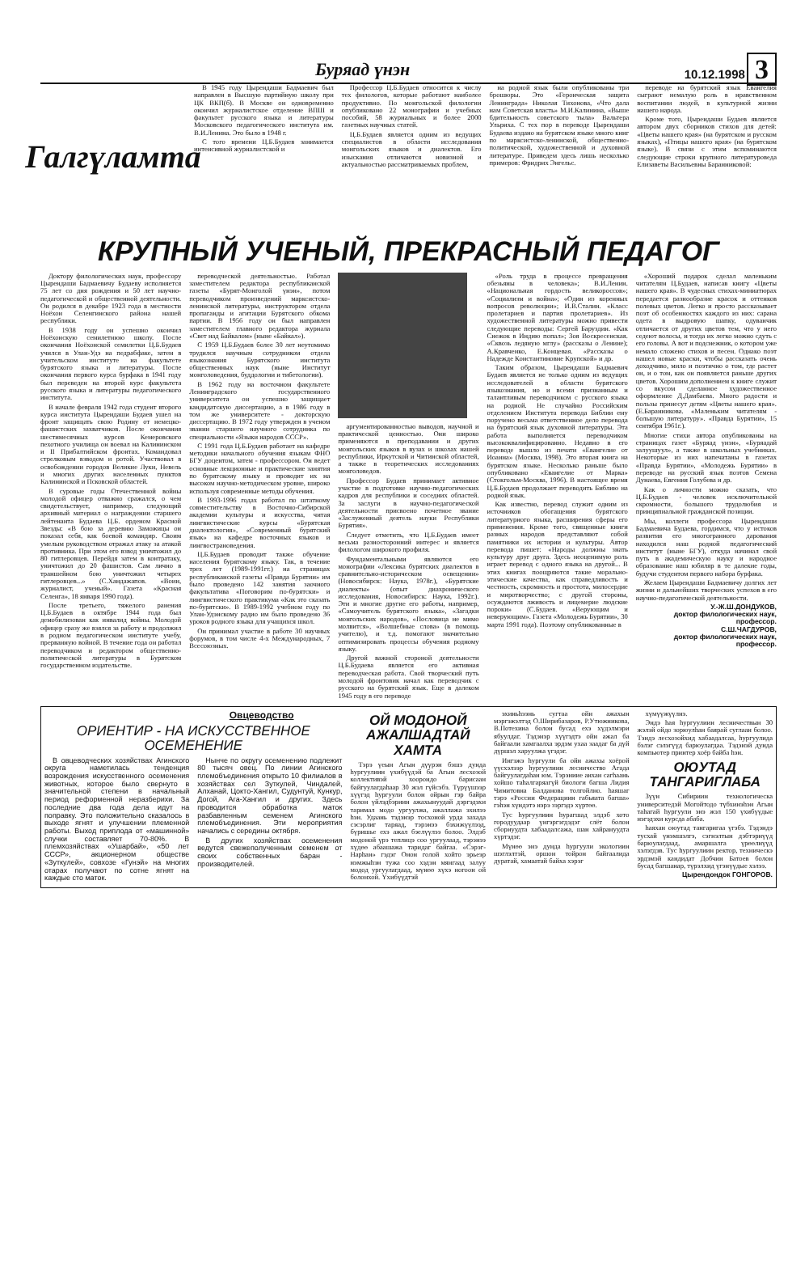Буряад үнэн 10.12.1998 3
Галгүламта
В 1945 году Цырендаши Бадмаевич был направлен в Высшую партийную школу при ЦК ВКП(б). В Москве он одновременно окончил журналистское отделение ВПШ и факультет русского языка и литературы Московского педагогического института им. В.И.Ленина. Это было в 1948 г.
С того времени Ц.Б.Будаев занимается интенсивной журналистской и
Профессор Ц.Б.Будаев относится к числу тех филологов, которые работают наиболее продуктивно. По монгольской филологии опубликовано 22 монографии и учебных пособий, 58 журнальных и более 2000 газетных научных статей.
Ц.Б.Будаев является одним из ведущих специалистов в области исследования монгольских языков и диалектов. Его изыскания отличаются новизной и актуальностью рассматриваемых проблем,
на родной язык были опубликованы три брошюры. Это «Героическая защита Ленинграда» Николая Тихонова, «Что дала нам Советская власть» М.И.Калинина, «Выше бдительность советского тыла» Вальтера Ульриха. С тех пор в переводе Цырендаши Будаева издано на бурятском языке много книг по марксистско-ленинской, общественно-политической, художественной и духовной литературе. Приведем здесь лишь несколько примеров: Фридрих Энгельс.
переводе на бурятский язык Евангелия сыграют немалую роль в нравственном воспитании людей, в культурной жизни нашего народа.
Кроме того, Цырендаши Будаев является автором двух сборников стихов для детей: «Цветы нашего края» (на бурятском и русском языках), «Птицы нашего края» (на бурятском языке). В связи с этим вспоминаются следующие строки крупного литературоведа Елизаветы Васильевны Баранниковой:
КРУПНЫЙ УЧЕНЫЙ, ПРЕКРАСНЫЙ ПЕДАГОГ
Доктору филологических наук, профессору Цырендаши Бадмаевичу Будаеву исполняется 75 лет со дня рождения и 50 лет научно-педагогической и общественной деятельности. Он родился в декабре 1923 года в местности Ноёхон Селенгинского района нашей республики.
В 1938 году он успешно окончил Ноёхонскую семилетнюю школу. После окончания Ноёхонской семилетки Ц.Б.Будаев учился в Улан-Удэ на педрабфаке, затем в учительском институте на факультете бурятского языка и литературы. После окончания первого курса бурфака в 1941 году был переведен на второй курс факультета русского языка и литературы педагогического института.
В начале февраля 1942 года студент второго курса института Цырендаши Будаев ушел на фронт защищать свою Родину от немецко-фашистских захватчиков. После окончания шестимесячных курсов Кемеровского пехотного училища он воевал на Калининском и II Прибалтийском фронтах. Командовал стрелковым взводом и ротой. Участвовал в освобождении городов Великие Луки, Невель и многих других населенных пунктов Калининской и Псковской областей.
В суровые годы Отечественной войны молодой офицер отважно сражался, о чем свидетельствует, например, следующий архивный материал о награждении старшего лейтенанта Будаева Ц.Б. орденом Красной Звезды: «В бою за деревню Заможицы он показал себя, как боевой командир. Своим умелым руководством отражал атаку за атакой противника. При этом его взвод уничтожил до 80 гитлеровцев. Перейдя затем в контратаку, уничтожил до 20 фашистов. Сам лично в траншейном бою уничтожил четырех гитлеровцев...» (С.Хандажапов. «Воин, журналист, ученый». Газета «Красная Селенга», 18 января 1990 года).
После третьего, тяжелого ранения Ц.Б.Будаев в октябре 1944 года был демобилизован как инвалид войны. Молодой офицер сразу же взялся за работу и продолжил в родном педагогическом институте учебу, прерванную войной. В течение года он работал переводчиком и редактором общественно-политической литературы в Бурятском государственном издательстве.
переводческой деятельностью. Работал заместителем редактора республиканской газеты «Бурят-Монголой үнэн», потом переводчиком произведений марксистско-ленинской литературы, инструктором отдела пропаганды и агитации Бурятского обкома партии. В 1956 году он был направлен заместителем главного редактора журнала «Свет над Байкалом» (ныне «Байкал»).
С 1959 Ц.Б.Будаев более 30 лет неутомимо трудился научным сотрудником отдела языкознания Бурятского института общественных наук (ныне Институт монголоведения, буддологии и тибетологии).
В 1962 году на восточном факультете Ленинградского государственного университета он успешно защищает кандидатскую диссертацию, а в 1986 году в том же университете - докторскую диссертацию. В 1972 году утвержден в ученом звании старшего научного сотрудника по специальности «Языки народов СССР».
С 1991 года Ц.Б.Будаев работает на кафедре методики начального обучения языкам ФНО БГУ доцентом, затем - профессором. Он ведет основные лекционные и практические занятия по бурятскому языку и проводит их на высоком научно-методическом уровне, широко используя современные методы обучения.
В 1993-1996 годах работал по штатному совместительству в Восточно-Сибирской академии культуры и искусства, читая лингвистические курсы «Бурятская диалектология», «Современный бурятский язык» на кафедре восточных языков и лингвострановедения.
Ц.Б.Будаев проводит также обучение населения бурятскому языку. Так, в течение трех лет (1989-1991гг.) на страницах республиканской газеты «Правда Бурятии» им было проведено 142 занятия заочного факультатива «Поговорим по-бурятски» и лингвистического практикума «Как это сказать по-бурятски». В 1989-1992 учебном году по Улан-Удэнскому радио им было проведено 36 уроков родного языка для учащихся школ.
Он принимал участие в работе 30 научных форумов, в том числе 4-х Международных, 7 Всесоюзных.
аргументированностью выводов, научной и практической ценностью. Они широко применяются в преподавании и других монгольских языков в вузах и школах нашей республики, Иркутской и Читинской областей, а также в теоретических исследованиях монголоведов.
Профессор Будаев принимает активное участие в подготовке научно-педагогических кадров для республики и соседних областей. За заслуги в научно-педагогической деятельности присвоено почетное звание «Заслуженный деятель науки Республики Бурятия».
Следует отметить, что Ц.Б.Будаев имеет весьма разносторонний интерес и является филологом широкого профиля.
Фундаментальными являются его монографии «Лексика бурятских диалектов в сравнительно-историческом освещении» (Новосибирск: Наука, 1978г.), «Бурятские диалекты» (опыт диахронического исследования, Новосибирск: Наука, 1992г.). Эти и многие другие его работы, например, «Самоучитель бурятского языка», «Загадки монгольских народов», «Пословица не мимо молвится», «Волшебные слова» (в помощь учителю), и т.д. помогают значительно оптимизировать процессы обучения родному языку.
Другой важной стороной деятельности Ц.Б.Будаева является его активная переводческая работа. Свой творческий путь молодой фронтовик начал как переводчик с русского на бурятский язык. Еще в далеком 1945 году в его переводе
«Роль труда в процессе превращения обезьяны в человека»; В.И.Ленин. «Национальная гордость великороссов»; «Социализм и война»; «Один из коренных вопросов революции»; И.В.Сталин. «Класс пролетариев и партия пролетариев». Из художественной литературы можно привести следующие переводы: Сергей Баруздин. «Как Снежок в Индию попал»; Зоя Воскресенская. «Сквозь ледяную мглу» (рассказы о Ленине); А.Кравченко, Е.Концевая. «Рассказы о Надежде Константиновне Крупской» и др.
Таким образом, Цырендаши Бадмаевич Будаев является не только одним из ведущих исследователей в области бурятского языкознания, но и всеми признанным и талантливым переводчиком с русского языка на родной. Не случайно Российским отделением Института перевода Библии ему поручено весьма ответственное дело перевода на бурятский язык духовной литературы. Эта работа выполняется переводчиком высококвалифицированно. Недавно в его переводе вышло из печати «Евангелие от Иоанна» (Москва, 1998). Это вторая книга на бурятском языке. Несколько раньше было опубликовано «Евангелие от Марка» (Стокгольм-Москва, 1996). В настоящее время Ц.Б.Будаев продолжает переводить Библию на родной язык.
Как известно, перевод служит одним из источников обогащения бурятского литературного языка, расширения сферы его применения. Кроме того, священные книги разных народов представляют собой памятники их истории и культуры. Автор перевода пишет: «Народы должны знать культуру друг друга. Здесь неоценимую роль играет перевод с одного языка на другой... В этих книгах поощряются такие морально-этические качества, как справедливость и честность, скромность и простота, милосердие и миротворчество; с другой стороны, осуждаются лживость и лицемерие людские пороки» (С.Будаев. «Верующим и неверующим». Газета «Молодежь Бурятии», 30 марта 1991 года). Поэтому опубликованные в
«Хороший подарок сделал маленьким читателям Ц.Будаев, написав книгу «Цветы нашего края». В чудесных стихах-миниатюрах передается разнообразие красок и оттенков полевых цветов. Легко и просто рассказывает поэт об особенностях каждого из них: саранa одета в выдровую шапку, одуванчик отличается от других цветов тем, что у него седеют волосы, и тогда их легко можно сдуть с его головы. А вот и подснежник, о котором уже немало сложено стихов и песен. Однако поэт нашел новые краски, чтобы рассказать очень доходчиво, мило и поэтично о том, где растет он, и о том, как он появляется раньше других цветов. Хорошим дополнением к книге служит со вкусом сделанное художественное оформление Д.Дамбаева. Много радости и пользы принесут детям «Цветы нашего края». (Е.Баранникова. «Маленьким читателям - большую литературу». «Правда Бурятии», 15 сентября 1961г.).
Многие стихи автора опубликованы на страницах газет «Буряад үнэн», «Буряадай залуушуул», а также в школьных учебниках. Некоторые из них напечатаны в газетах «Правда Бурятии», «Молодежь Бурятии» в переводе на русский язык поэтов Семена Дунаева, Евгения Голубева и др.
Как о личности можно сказать, что Ц.Б.Будаев - человек исключительной скромности, большого трудолюбия и принципиальной гражданской позиции.
Мы, коллеги профессора Цырендаши Бадмаевича Будаева, гордимся, что у истоков развития его многогранного дарования находился наш родной педагогический институт (ныне БГУ), откуда начинал свой путь в академическую науку и народное образование наш юбиляр в те далекие годы, будучи студентом первого набора бурфака.
Желаем Цырендаши Бадмаевичу долгих лет жизни и дальнейших творческих успехов в его научно-педагогической деятельности.
У.-Ж.Ш.ДОНДУКОВ,
доктор филологических наук,
профессор.
С.Ш.ЧАГДУРОВ,
доктор филологических наук,
профессор.
Овцеводство
ОРИЕНТИР - НА ИСКУССТВЕННОЕ ОСЕМЕНЕНИЕ
В овцеводческих хозяйствах Агинского округа наметилась тенденция возрождения искусственного осеменения животных, которое было свернуто в значительной степени в начальный период реформенной неразберихи. За последние два года дела идут на поправку. Это положительно сказалось в выходе ягнят и улучшении племенной работы. Выход приплода от «машинной» случки составляет 70-80%. В племхозяйствах «Ушарбай», «50 лет СССР», акционерном обществе «Зуткулей», совхозе «Гунэй» на многих отарах получают по сотне ягнят на каждые сто маток.
Нынче по округу осеменению подлежит 80 тысяч овец. По линии Агинского племобъединения открыто 10 филиалов в хозяйствах сел Зуткулей, Чиндалей, Алханай, Цокто-Хангил, Судунтуй, Кункур, Догой, Ага-Хангил и других. Здесь проводится обработка маток разбавленным семенем Агинского племобъединения. Эти мероприятия начались с середины октября.
В других хозяйствах осеменения ведутся свежеполученным семенем от своих собственных баран - производителей.
ОЙ МОДОНОЙ АЖАЛШАДТАЙ ХАМТА
Тэрэ үеын Агын дүүрэн бэшэ дунда һургуулиин үхибүүдэй ба Агын лесхозой коллективэй хоорондо барисаан байгуулагдаhаар 30 жэл гүйсэбэ. Түрүүшээр хүүгэд һургуули болон ойрын гэр байра болон үйлэдбэриин ажахынуудай дэргэдэхи таримал модо ургуулжа, ажаллажа эхилээ hэн. Удаань тэдэнэр тосхоной урда захада сэсэрлиг таряад, тэрэнээ бэхижүүлээд, бүришье ехэ ажал бэелүүлээ болоо. Элдэб модоной үрэ теплицэ соо ургуулаад, тэрэнээ хүдөө абаашажа таридаг байгаа. «Сэрэг-Нарhан» гэдэг Онон голой хойто эрьеэр нэмжыһэн тужа соо хэдэн мянгаад залуу модод ургуулагдаад, мүнөө хүхэ ногоон ой болонхой. Үхибүүдтэй
эхиньһээнь сугтаа ойн ажахын мэргэжэлтэд О.Ширибазаров, Р.Утюжникова, В.Потехина болон бусад ехэ хүдэлмэри ябуулдаг. Тэдэнэр хүүгэдтэ ойн ажал ба байгаали хамгаалха эрдэм ухаа заадаг ба дүй дүршэл харуулжа үгэдэг.
Ингэжэ һургуули ба ойн ажахы хоёрой үүсхэлээр һургуулиин лесничество Агада байгуулагдаhан юм. Тэрэниие анхан сагһаань хойшо таһалгаряагүй биологи багша Лидия Чимитовна Балданова толгойлно. һаяшаг тэрэ «России Федерациин габьяата багша» гэһэн хүндэтэ нэрэ зэргэдэ хүртөө.
Тус һургуулиин һурагшад элдэб хото городуудаар үнгэргэгдэдэг слёт болон сборнуудта хабаадалсажа, шан хайрануудта хүртэдэг.
Мүнөө энэ дунда һургуули экологиин шэглэлтэй, оршон тойрон байгаалида дуратай, хамаатай байха хэрэг
хүмүүжүүлнэ.
Эндэ һая һургуулиин лесничествын 30 жэлэй ойдо зорюулhан баярай суглаан болоо. Тэндэ лесхозойхид хабаадалсаа, һургуулида бэлэг сэлэгүүд барюулагдаа. Тэдэнэй дунда компьютер принтер хоёр байба hэн.
ОЮУТАД ТАНГАРИГЛАБА
Зүүн Сибириин технологическа университедэй Могойтодо түбхинэһэн Агын таһагай һургуули энэ жэл 150 үхибүүдые нэгэдэхи курсда абаба.
һаяхан оюутад тангаригаа үгэбэ. Тэдэндэ тусхай үнэмшэлгэ, сэгнэлтын дэбтэрнүүд барюулагдаад, амаршалга үрөөлнүүд хэлэгдэв. Тус һургуулиин ректор, техническэ эрдэмэй кандидат Добчин Батоев болон бусад багшанар, түрэлхид үгэнүүдые хэлээ.
Цырендондок ГОНГОРОВ.